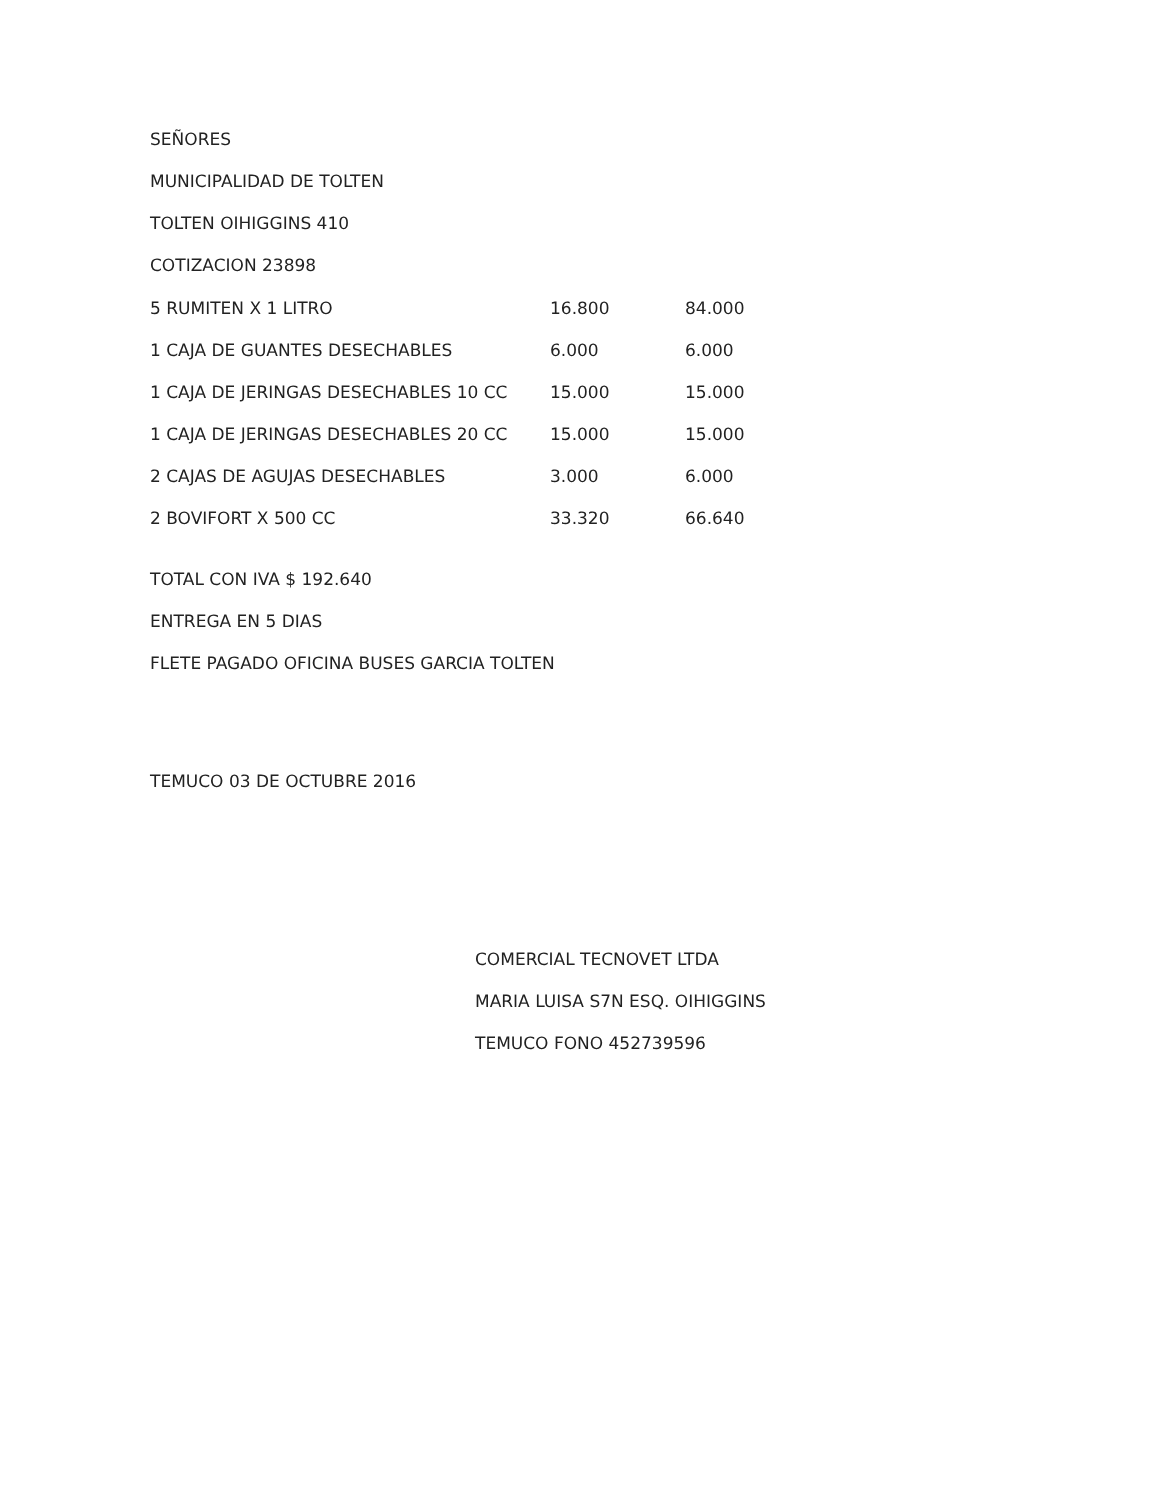SEÑORES
MUNICIPALIDAD DE TOLTEN
TOLTEN OIHIGGINS 410
COTIZACION 23898
| 5 RUMITEN X 1 LITRO | 16.800 | 84.000 |
| 1 CAJA DE GUANTES DESECHABLES | 6.000 | 6.000 |
| 1 CAJA DE JERINGAS DESECHABLES 10 CC | 15.000 | 15.000 |
| 1 CAJA DE JERINGAS DESECHABLES 20 CC | 15.000 | 15.000 |
| 2 CAJAS DE AGUJAS DESECHABLES | 3.000 | 6.000 |
| 2 BOVIFORT X 500 CC | 33.320 | 66.640 |
TOTAL CON IVA $ 192.640
ENTREGA EN 5 DIAS
FLETE PAGADO OFICINA BUSES GARCIA TOLTEN
TEMUCO 03 DE OCTUBRE 2016
COMERCIAL TECNOVET LTDA
MARIA LUISA S7N ESQ. OIHIGGINS
TEMUCO FONO 452739596